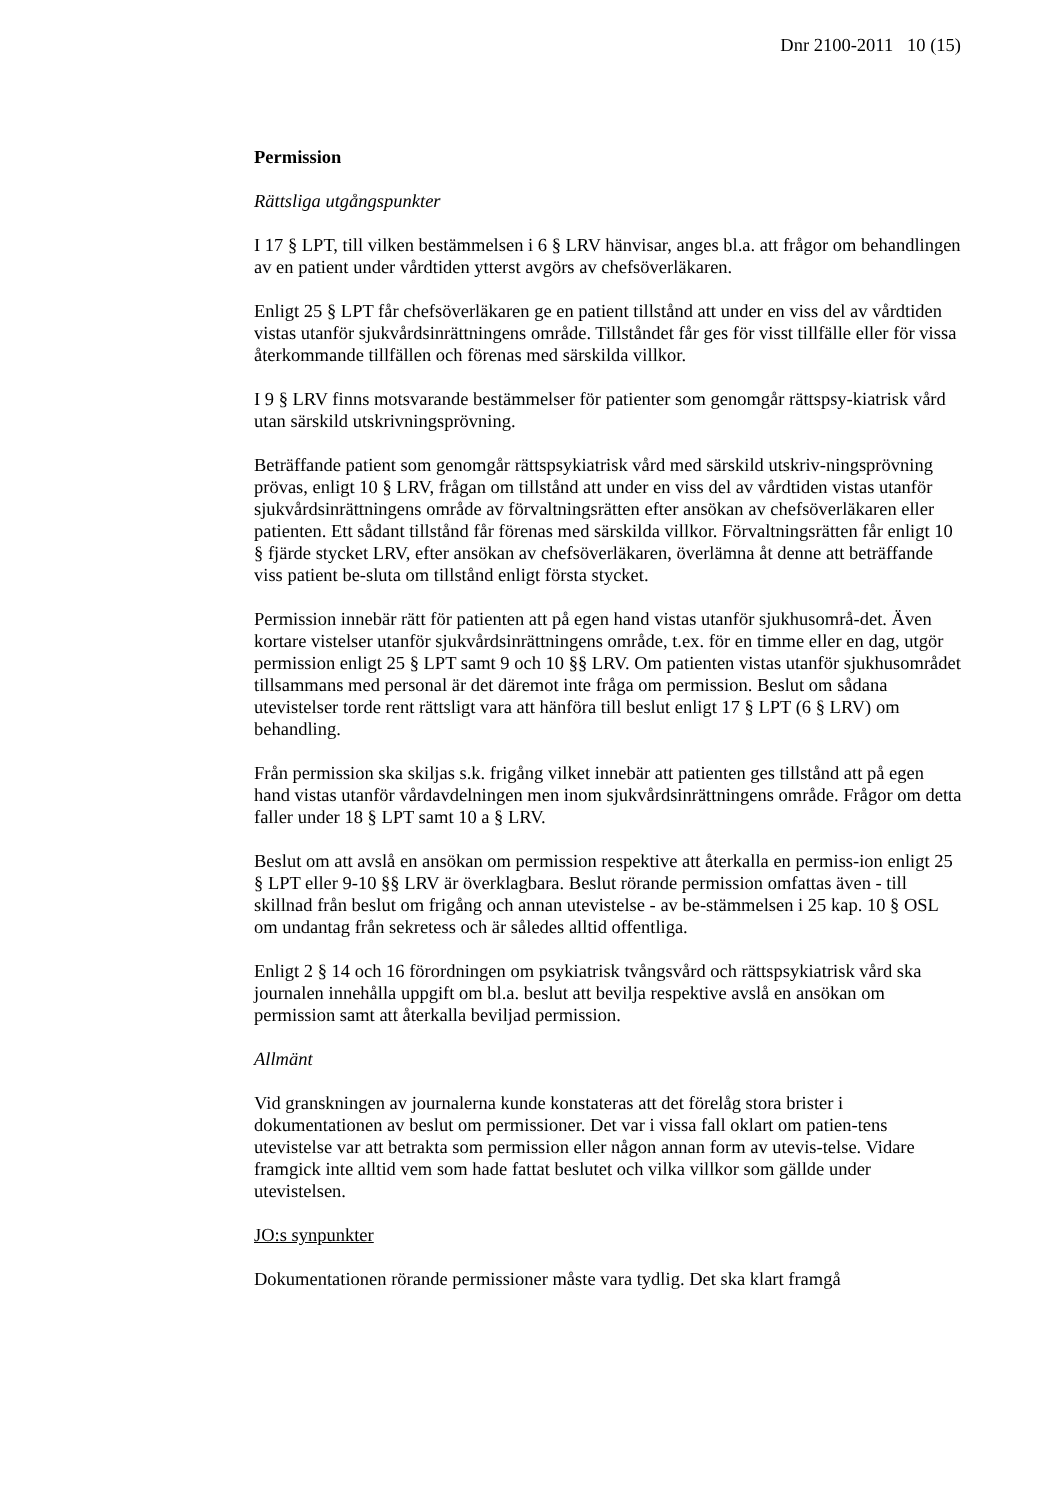Dnr 2100-2011 10 (15)
Permission
Rättsliga utgångspunkter
I 17 § LPT, till vilken bestämmelsen i 6 § LRV hänvisar, anges bl.a. att frågor om behandlingen av en patient under vårdtiden ytterst avgörs av chefsöverläkaren.
Enligt 25 § LPT får chefsöverläkaren ge en patient tillstånd att under en viss del av vårdtiden vistas utanför sjukvårdsinrättningens område. Tillståndet får ges för visst tillfälle eller för vissa återkommande tillfällen och förenas med särskilda villkor.
I 9 § LRV finns motsvarande bestämmelser för patienter som genomgår rättspsy-kiatrisk vård utan särskild utskrivningsprövning.
Beträffande patient som genomgår rättspsykiatrisk vård med särskild utskriv-ningsprövning prövas, enligt 10 § LRV, frågan om tillstånd att under en viss del av vårdtiden vistas utanför sjukvårdsinrättningens område av förvaltningsrätten efter ansökan av chefsöverläkaren eller patienten. Ett sådant tillstånd får förenas med särskilda villkor. Förvaltningsrätten får enligt 10 § fjärde stycket LRV, efter ansökan av chefsöverläkaren, överlämna åt denne att beträffande viss patient be-sluta om tillstånd enligt första stycket.
Permission innebär rätt för patienten att på egen hand vistas utanför sjukhusområ-det. Även kortare vistelser utanför sjukvårdsinrättningens område, t.ex. för en timme eller en dag, utgör permission enligt 25 § LPT samt 9 och 10 §§ LRV. Om patienten vistas utanför sjukhusområdet tillsammans med personal är det däremot inte fråga om permission. Beslut om sådana utevistelser torde rent rättsligt vara att hänföra till beslut enligt 17 § LPT (6 § LRV) om behandling.
Från permission ska skiljas s.k. frigång vilket innebär att patienten ges tillstånd att på egen hand vistas utanför vårdavdelningen men inom sjukvårdsinrättningens område. Frågor om detta faller under 18 § LPT samt 10 a § LRV.
Beslut om att avslå en ansökan om permission respektive att återkalla en permiss-ion enligt 25 § LPT eller 9-10 §§ LRV är överklagbara. Beslut rörande permission omfattas även - till skillnad från beslut om frigång och annan utevistelse - av be-stämmelsen i 25 kap. 10 § OSL om undantag från sekretess och är således alltid offentliga.
Enligt 2 § 14 och 16 förordningen om psykiatrisk tvångsvård och rättspsykiatrisk vård ska journalen innehålla uppgift om bl.a. beslut att bevilja respektive avslå en ansökan om permission samt att återkalla beviljad permission.
Allmänt
Vid granskningen av journalerna kunde konstateras att det förelåg stora brister i dokumentationen av beslut om permissioner. Det var i vissa fall oklart om patien-tens utevistelse var att betrakta som permission eller någon annan form av utevis-telse. Vidare framgick inte alltid vem som hade fattat beslutet och vilka villkor som gällde under utevistelsen.
JO:s synpunkter
Dokumentationen rörande permissioner måste vara tydlig. Det ska klart framgå